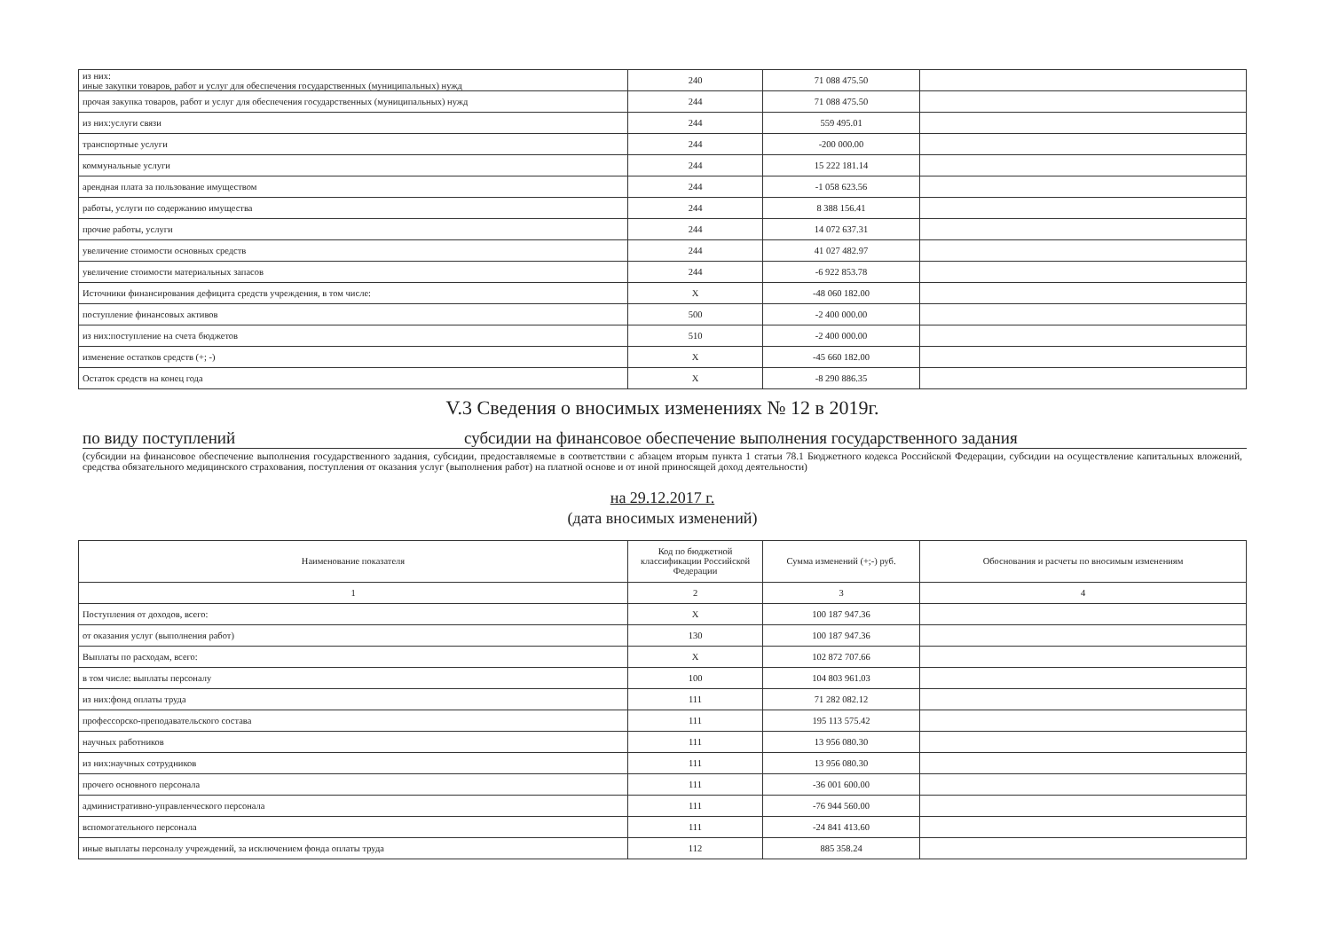| из них: иные закупки товаров, работ и услуг для обеспечения государственных (муниципальных) нужд | 240 | 71 088 475.50 | |
| прочая закупка товаров, работ и услуг для обеспечения государственных (муниципальных) нужд | 244 | 71 088 475.50 | |
| из них:услуги связи | 244 | 559 495.01 | |
| транспортные услуги | 244 | -200 000.00 | |
| коммунальные услуги | 244 | 15 222 181.14 | |
| арендная плата за пользование имуществом | 244 | -1 058 623.56 | |
| работы, услуги по содержанию имущества | 244 | 8 388 156.41 | |
| прочие работы, услуги | 244 | 14 072 637.31 | |
| увеличение стоимости основных средств | 244 | 41 027 482.97 | |
| увеличение стоимости материальных запасов | 244 | -6 922 853.78 | |
| Источники финансирования дефицита средств учреждения, в том числе: | X | -48 060 182.00 | |
| поступление финансовых активов | 500 | -2 400 000.00 | |
| из них:поступление на счета бюджетов | 510 | -2 400 000.00 | |
| изменение остатков средств (+; -) | X | -45 660 182.00 | |
| Остаток средств на конец года | X | -8 290 886.35 | |
V.3 Сведения о вносимых изменениях № 12 в 2019г.
по виду поступлений субсидии на финансовое обеспечение выполнения государственного задания
(субсидии на финансовое обеспечение выполнения государственного задания, субсидии, предоставляемые в соответствии с абзацем вторым пункта 1 статьи 78.1 Бюджетного кодекса Российской Федерации, субсидии на осуществление капитальных вложений, средства обязательного медицинского страхования, поступления от оказания услуг (выполнения работ) на платной основе и от иной приносящей доход деятельности)
на 29.12.2017 г.
(дата вносимых изменений)
| Наименование показателя | Код по бюджетной классификации Российской Федерации | Сумма изменений (+;-) руб. | Обоснования и расчеты по вносимым изменениям |
| --- | --- | --- | --- |
| 1 | 2 | 3 | 4 |
| Поступления от доходов, всего: | X | 100 187 947.36 | |
| от оказания услуг (выполнения работ) | 130 | 100 187 947.36 | |
| Выплаты по расходам, всего: | X | 102 872 707.66 | |
| в том числе: выплаты персоналу | 100 | 104 803 961.03 | |
| из них:фонд оплаты труда | 111 | 71 282 082.12 | |
| профессорско-преподавательского состава | 111 | 195 113 575.42 | |
| научных работников | 111 | 13 956 080.30 | |
| из них:научных сотрудников | 111 | 13 956 080.30 | |
| прочего основного персонала | 111 | -36 001 600.00 | |
| административно-управленческого персонала | 111 | -76 944 560.00 | |
| вспомогательного персонала | 111 | -24 841 413.60 | |
| иные выплаты персоналу учреждений, за исключением фонда оплаты труда | 112 | 885 358.24 | |